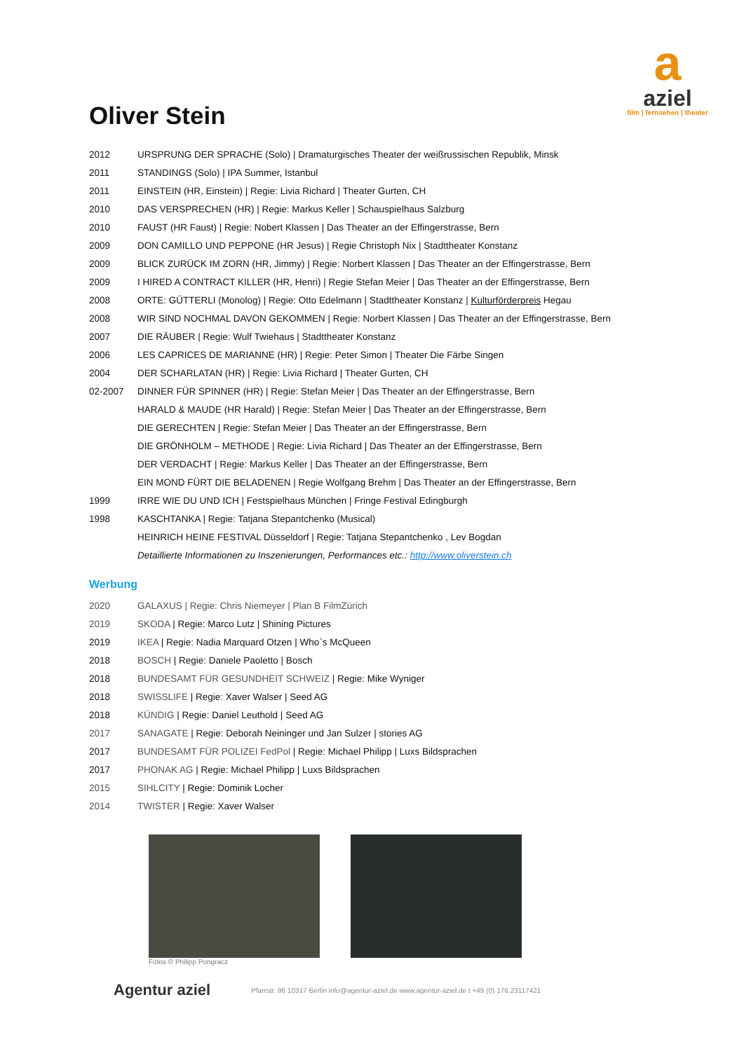a
aziel
film | fernsehen | theater
Oliver Stein
| 2012 | URSPRUNG DER SPRACHE (Solo) / Dramaturgisches Theater der weißrussischen Republik, Minsk |
| 2011 | STANDINGS (Solo) / IPA Summer, Istanbul |
| 2011 | EINSTEIN (HR, Einstein) / Regie: Livia Richard / Theater Gurten, CH |
| 2010 | DAS VERSPRECHEN (HR) / Regie: Markus Keller / Schauspielhaus Salzburg |
| 2010 | FAUST (HR Faust) / Regie: Nobert Klassen / Das Theater an der Effingerstrasse, Bern |
| 2009 | DON CAMILLO UND PEPPONE (HR Jesus) / Regie Christoph Nix / Stadttheater Konstanz |
| 2009 | BLICK ZURÜCK IM ZORN (HR, Jimmy) / Regie: Norbert Klassen / Das Theater an der Effingerstrasse, Bern |
| 2009 | I HIRED A CONTRACT KILLER (HR, Henri) / Regie Stefan Meier / Das Theater an der Effingerstrasse, Bern |
| 2008 | ORTE: GÜTTERLI (Monolog) / Regie: Otto Edelmann / Stadttheater Konstanz / Kulturförderpreis Hegau |
| 2008 | WIR SIND NOCHMAL DAVON GEKOMMEN / Regie: Norbert Klassen / Das Theater an der Effingerstrasse, Bern |
| 2007 | DIE RÄUBER / Regie: Wulf Twiehaus / Stadttheater Konstanz |
| 2006 | LES CAPRICES DE MARIANNE (HR) / Regie: Peter Simon / Theater Die Färbe Singen |
| 2004 | DER SCHARLATAN (HR) / Regie: Livia Richard / Theater Gurten, CH |
| 02-2007 | DINNER FÜR SPINNER (HR) / Regie: Stefan Meier / Das Theater an der Effingerstrasse, Bern |
| | HARALD & MAUDE (HR Harald) / Regie: Stefan Meier / Das Theater an der Effingerstrasse, Bern |
| | DIE GERECHTEN / Regie: Stefan Meier / Das Theater an der Effingerstrasse, Bern |
| | DIE GRÖNHOLM – METHODE / Regie: Livia Richard / Das Theater an der Effingerstrasse, Bern |
| | DER VERDACHT / Regie: Markus Keller / Das Theater an der Effingerstrasse, Bern |
| | EIN MOND FÜRT DIE BELADENEN / Regie Wolfgang Brehm / Das Theater an der Effingerstrasse, Bern |
| 1999 | IRRE WIE DU UND ICH / Festspielhaus München / Fringe Festival Edingburgh |
| 1998 | KASCHTANKA / Regie: Tatjana Stepantchenko (Musical) |
| | HEINRICH HEINE FESTIVAL Düsseldorf / Regie: Tatjana Stepantchenko , Lev Bogdan |
| | Detaillierte Informationen zu Inszenierungen, Performances etc.: http://www.oliverstein.ch |
Werbung
| 2020 | GALAXUS / Regie: Chris Niemeyer / Plan B FilmZürich |
| 2019 | SKODA / Regie: Marco Lutz / Shining Pictures |
| 2019 | IKEA / Regie: Nadia Marquard Otzen / Who`s McQueen |
| 2018 | BOSCH / Regie: Daniele Paoletto / Bosch |
| 2018 | BUNDESAMT FÜR GESUNDHEIT SCHWEIZ / Regie: Mike Wyniger |
| 2018 | SWISSLIFE / Regie: Xaver Walser / Seed AG |
| 2018 | KÜNDIG / Regie: Daniel Leuthold / Seed AG |
| 2017 | SANAGATE / Regie: Deborah Neininger und Jan Sulzer / stories AG |
| 2017 | BUNDESAMT FÜR POLIZEI FedPol / Regie: Michael Philipp / Luxs Bildsprachen |
| 2017 | PHONAK AG / Regie: Michael Philipp / Luxs Bildsprachen |
| 2015 | SIHLCITY / Regie: Dominik Locher |
| 2014 | TWISTER / Regie: Xaver Walser |
Fotos © Philipp Pongracz
Agentur aziel Pfarrstr. 96 10317 Berlin info@agentur-aziel.de www.agentur-aziel.de t +49 (0) 176.23117421